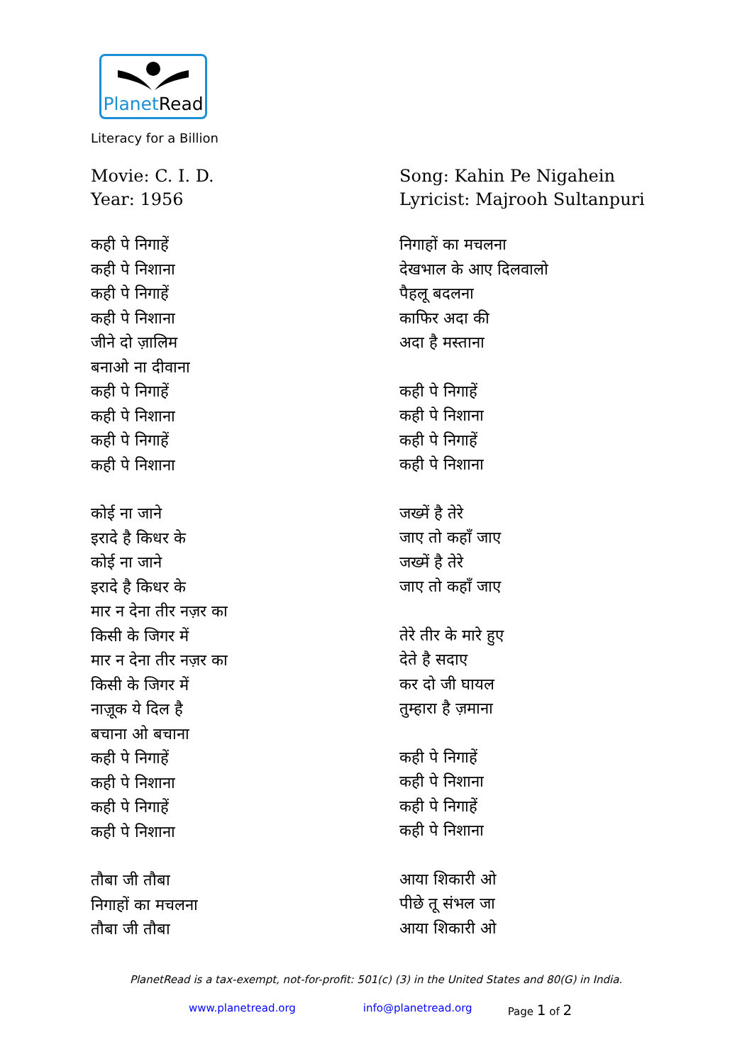PlanetRead
Literacy for a Billion
Movie: C. I. D.
Year: 1956
कही पे निगाहें
कही पे निशाना
कही पे निगाहें
कही पे निशाना
जीने दो ज़ालिम
बनाओ ना दीवाना
कही पे निगाहें
कही पे निशाना
कही पे निगाहें
कही पे निशाना
कोई ना जाने
इरादे है किधर के
कोई ना जाने
इरादे है किधर के
मार न देना तीर नज़र का
किसी के जिगर में
मार न देना तीर नज़र का
किसी के जिगर में
नाज़ूक ये दिल है
बचाना ओ बचाना
कही पे निगाहें
कही पे निशाना
कही पे निगाहें
कही पे निशाना
तौबा जी तौबा
निगाहों का मचलना
तौबा जी तौबा
Song: Kahin Pe Nigahein
Lyricist: Majrooh Sultanpuri
निगाहों का मचलना
देखभाल के आए दिलवालो
पैहलू बदलना
काफिर अदा की
अदा है मस्ताना
कही पे निगाहें
कही पे निशाना
कही पे निगाहें
कही पे निशाना
जख्में है तेरे
जाए तो कहाँ जाए
जख्में है तेरे
जाए तो कहाँ जाए
तेरे तीर के मारे हुए
देते है सदाए
कर दो जी घायल
तुम्हारा है ज़माना
कही पे निगाहें
कही पे निशाना
कही पे निगाहें
कही पे निशाना
आया शिकारी ओ
पीछे तू संभल जा
आया शिकारी ओ
PlanetRead is a tax-exempt, not-for-profit: 501(c) (3) in the United States and 80(G) in India.
www.planetread.org info@planetread.org Page 1 of 2